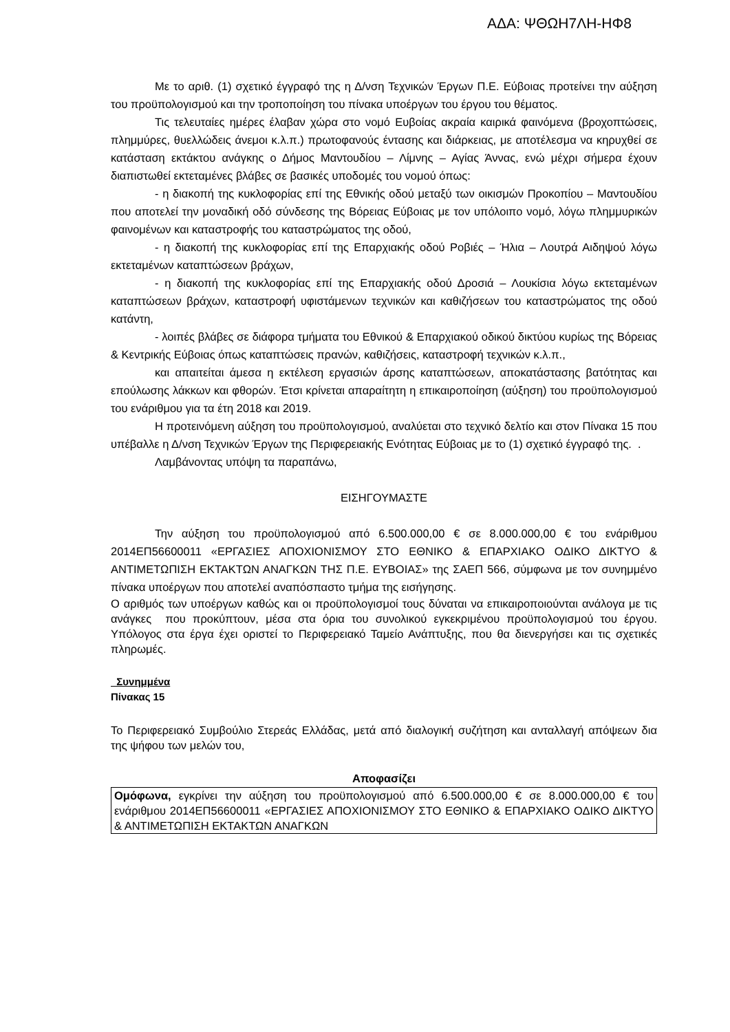ΑΔΑ: ΨΘΩΗ7ΛΗ-ΗΦ8
Με το αριθ. (1) σχετικό έγγραφό της η Δ/νση Τεχνικών Έργων Π.Ε. Εύβοιας προτείνει την αύξηση του προϋπολογισμού και την τροποποίηση του πίνακα υποέργων του έργου του θέματος.
Τις τελευταίες ημέρες έλαβαν χώρα στο νομό Ευβοίας ακραία καιρικά φαινόμενα (βροχοπτώσεις, πλημμύρες, θυελλώδεις άνεμοι κ.λ.π.) πρωτοφανούς έντασης και διάρκειας, με αποτέλεσμα να κηρυχθεί σε κατάσταση εκτάκτου ανάγκης ο Δήμος Μαντουδίου – Λίμνης – Αγίας Άννας, ενώ μέχρι σήμερα έχουν διαπιστωθεί εκτεταμένες βλάβες σε βασικές υποδομές του νομού όπως:
- η διακοπή της κυκλοφορίας επί της Εθνικής οδού μεταξύ των οικισμών Προκοπίου – Μαντουδίου που αποτελεί την μοναδική οδό σύνδεσης της Βόρειας Εύβοιας με τον υπόλοιπο νομό, λόγω πλημμυρικών φαινομένων και καταστροφής του καταστρώματος της οδού,
- η διακοπή της κυκλοφορίας επί της Επαρχιακής οδού Ροβιές – Ήλια – Λουτρά Αιδηψού λόγω εκτεταμένων καταπτώσεων βράχων,
- η διακοπή της κυκλοφορίας επί της Επαρχιακής οδού Δροσιά – Λουκίσια λόγω εκτεταμένων καταπτώσεων βράχων, καταστροφή υφιστάμενων τεχνικών και καθιζήσεων του καταστρώματος της οδού κατάντη,
- λοιπές βλάβες σε διάφορα τμήματα του Εθνικού & Επαρχιακού οδικού δικτύου κυρίως της Βόρειας & Κεντρικής Εύβοιας όπως καταπτώσεις πρανών, καθιζήσεις, καταστροφή τεχνικών κ.λ.π.,
και απαιτείται άμεσα η εκτέλεση εργασιών άρσης καταπτώσεων, αποκατάστασης βατότητας και επούλωσης λάκκων και φθορών. Έτσι κρίνεται απαραίτητη η επικαιροποίηση (αύξηση) του προϋπολογισμού του ενάριθμου για τα έτη 2018 και 2019.
Η προτεινόμενη αύξηση του προϋπολογισμού, αναλύεται στο τεχνικό δελτίο και στον Πίνακα 15 που υπέβαλλε η Δ/νση Τεχνικών Έργων της Περιφερειακής Ενότητας Εύβοιας με το (1) σχετικό έγγραφό της. .
Λαμβάνοντας υπόψη τα παραπάνω,
ΕΙΣΗΓΟΥΜΑΣΤΕ
Την αύξηση του προϋπολογισμού από 6.500.000,00 € σε 8.000.000,00 € του ενάριθμου 2014ΕΠ56600011 «ΕΡΓΑΣΙΕΣ ΑΠΟΧΙΟΝΙΣΜΟΥ ΣΤΟ ΕΘΝΙΚΟ & ΕΠΑΡΧΙΑΚΟ ΟΔΙΚΟ ΔΙΚΤΥΟ & ΑΝΤΙΜΕΤΩΠΙΣΗ ΕΚΤΑΚΤΩΝ ΑΝΑΓΚΩΝ ΤΗΣ Π.Ε. ΕΥΒΟΙΑΣ» της ΣΑΕΠ 566, σύμφωνα με τον συνημμένο πίνακα υποέργων που αποτελεί αναπόσπαστο τμήμα της εισήγησης.
Ο αριθμός των υποέργων καθώς και οι προϋπολογισμοί τους δύναται να επικαιροποιούνται ανάλογα με τις ανάγκες που προκύπτουν, μέσα στα όρια του συνολικού εγκεκριμένου προϋπολογισμού του έργου. Υπόλογος στα έργα έχει οριστεί το Περιφερειακό Ταμείο Ανάπτυξης, που θα διενεργήσει και τις σχετικές πληρωμές.
Συνημμένα
Πίνακας 15
Το Περιφερειακό Συμβούλιο Στερεάς Ελλάδας, μετά από διαλογική συζήτηση και ανταλλαγή απόψεων δια της ψήφου των μελών του,
Αποφασίζει
Ομόφωνα, εγκρίνει την αύξηση του προϋπολογισμού από 6.500.000,00 € σε 8.000.000,00 € του ενάριθμου 2014ΕΠ56600011 «ΕΡΓΑΣΙΕΣ ΑΠΟΧΙΟΝΙΣΜΟΥ ΣΤΟ ΕΘΝΙΚΟ & ΕΠΑΡΧΙΑΚΟ ΟΔΙΚΟ ΔΙΚΤΥΟ & ΑΝΤΙΜΕΤΩΠΙΣΗ ΕΚΤΑΚΤΩΝ ΑΝΑΓΚΩΝ